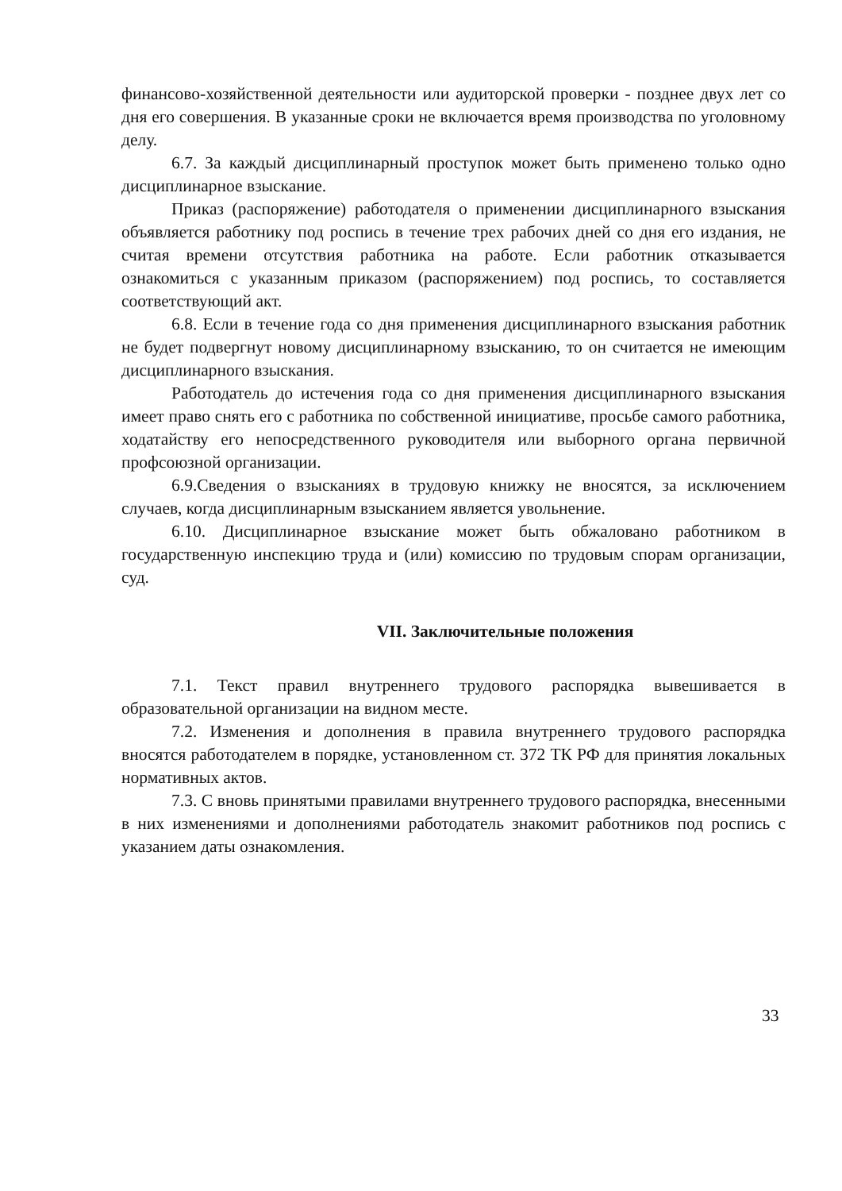финансово-хозяйственной деятельности или аудиторской проверки - позднее двух лет со дня его совершения. В указанные сроки не включается время производства по уголовному делу.
6.7. За каждый дисциплинарный проступок может быть применено только одно дисциплинарное взыскание.
Приказ (распоряжение) работодателя о применении дисциплинарного взыскания объявляется работнику под роспись в течение трех рабочих дней со дня его издания, не считая времени отсутствия работника на работе. Если работник отказывается ознакомиться с указанным приказом (распоряжением) под роспись, то составляется соответствующий акт.
6.8. Если в течение года со дня применения дисциплинарного взыскания работник не будет подвергнут новому дисциплинарному взысканию, то он считается не имеющим дисциплинарного взыскания.
Работодатель до истечения года со дня применения дисциплинарного взыскания имеет право снять его с работника по собственной инициативе, просьбе самого работника, ходатайству его непосредственного руководителя или выборного органа первичной профсоюзной организации.
6.9.Сведения о взысканиях в трудовую книжку не вносятся, за исключением случаев, когда дисциплинарным взысканием является увольнение.
6.10. Дисциплинарное взыскание может быть обжаловано работником в государственную инспекцию труда и (или) комиссию по трудовым спорам организации, суд.
VII. Заключительные положения
7.1. Текст правил внутреннего трудового распорядка вывешивается в образовательной организации на видном месте.
7.2. Изменения и дополнения в правила внутреннего трудового распорядка вносятся работодателем в порядке, установленном ст. 372 ТК РФ для принятия локальных нормативных актов.
7.3. С вновь принятыми правилами внутреннего трудового распорядка, внесенными в них изменениями и дополнениями работодатель знакомит работников под роспись с указанием даты ознакомления.
33